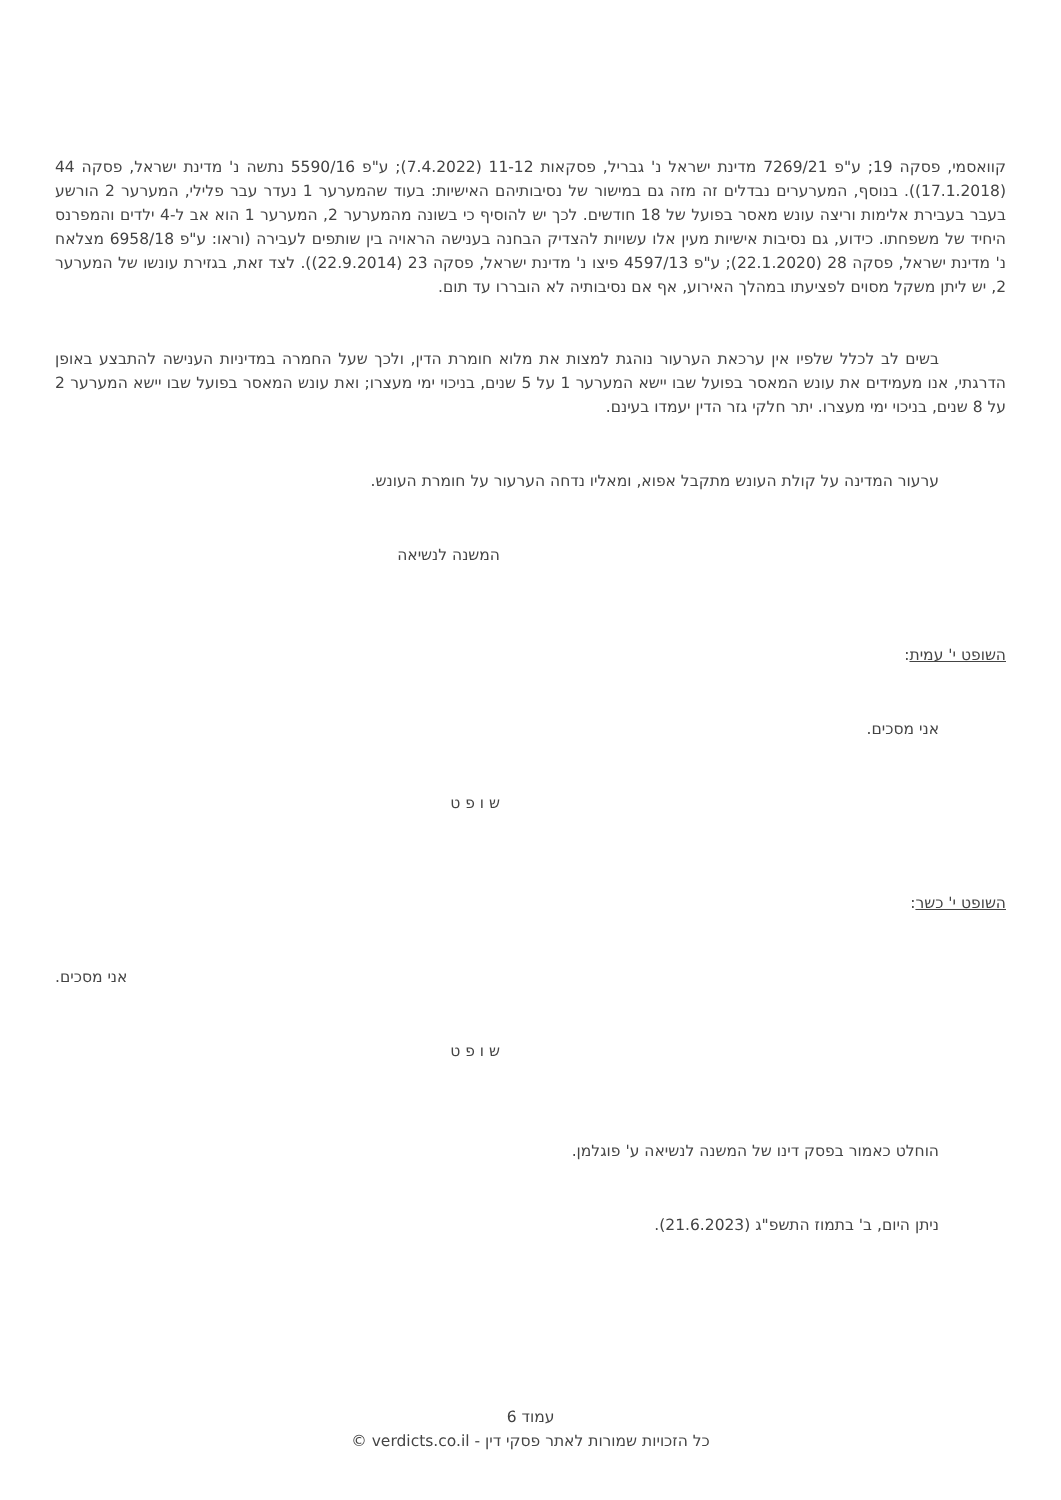קוואסמי, פסקה 19; ע"פ 7269/21 מדינת ישראל נ' גבריל, פסקאות 11-12 (7.4.2022); ע"פ 5590/16 נתשה נ' מדינת ישראל, פסקה 44 (17.1.2018)). בנוסף, המערערים נבדלים זה מזה גם במישור של נסיבותיהם האישיות: בעוד שהמערער 1 נעדר עבר פלילי, המערער 2 הורשע בעבר בעבירת אלימות וריצה עונש מאסר בפועל של 18 חודשים. לכך יש להוסיף כי בשונה מהמערער 2, המערער 1 הוא אב ל-4 ילדים והמפרנס היחיד של משפחתו. כידוע, גם נסיבות אישיות מעין אלו עשויות להצדיק הבחנה בענישה הראויה בין שותפים לעבירה (וראו: ע"פ 6958/18 מצלאח נ' מדינת ישראל, פסקה 28 (22.1.2020); ע"פ 4597/13 פיצו נ' מדינת ישראל, פסקה 23 (22.9.2014)). לצד זאת, בגזירת עונשו של המערער 2, יש ליתן משקל מסוים לפציעתו במהלך האירוע, אף אם נסיבותיה לא הובררו עד תום.
בשים לב לכלל שלפיו אין ערכאת הערעור נוהגת למצות את מלוא חומרת הדין, ולכך שעל החמרה במדיניות הענישה להתבצע באופן הדרגתי, אנו מעמידים את עונש המאסר בפועל שבו יישא המערער 1 על 5 שנים, בניכוי ימי מעצרו; ואת עונש המאסר בפועל שבו יישא המערער 2 על 8 שנים, בניכוי ימי מעצרו. יתר חלקי גזר הדין יעמדו בעינם.
ערעור המדינה על קולת העונש מתקבל אפוא, ומאליו נדחה הערעור על חומרת העונש.
המשנה לנשיאה
השופט י' עמית:
אני מסכים.
ש ו פ ט
השופט י' כשר:
אני מסכים.
ש ו פ ט
הוחלט כאמור בפסק דינו של המשנה לנשיאה ע' פוגלמן.
ניתן היום, ב' בתמוז התשפ"ג (21.6.2023).
עמוד 6
כל הזכויות שמורות לאתר פסקי דין - verdicts.co.il ©